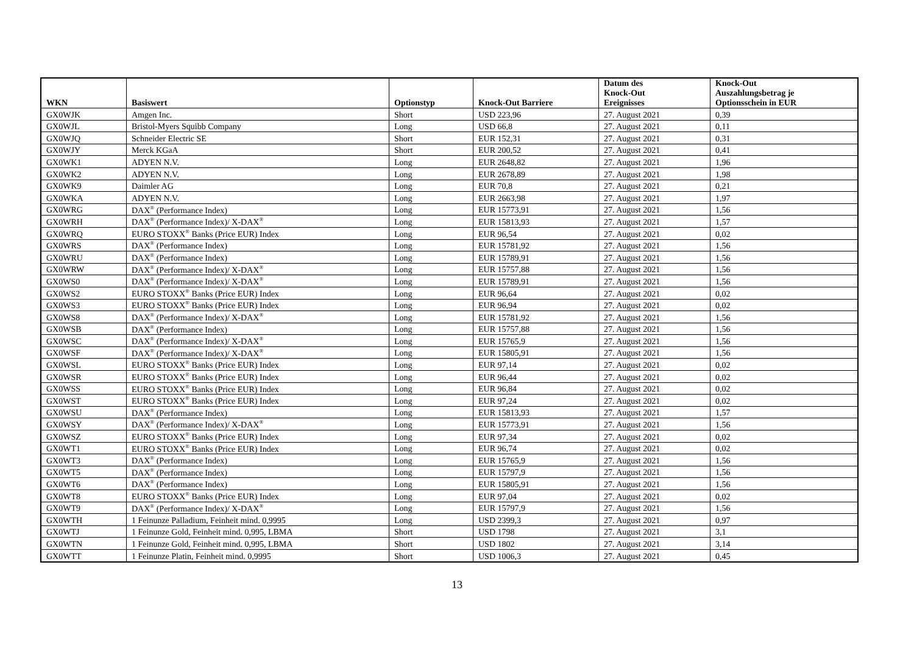| WKN | Basiswert | Optionstyp | Knock-Out Barriere | Datum des Knock-Out Ereignisses | Knock-Out Auszahlungsbetrag je Optionsschein in EUR |
| --- | --- | --- | --- | --- | --- |
| GX0WJK | Amgen Inc. | Short | USD 223,96 | 27. August 2021 | 0,39 |
| GX0WJL | Bristol-Myers Squibb Company | Long | USD 66,8 | 27. August 2021 | 0,11 |
| GX0WJQ | Schneider Electric SE | Short | EUR 152,31 | 27. August 2021 | 0,31 |
| GX0WJY | Merck KGaA | Short | EUR 200,52 | 27. August 2021 | 0,41 |
| GX0WK1 | ADYEN N.V. | Long | EUR 2648,82 | 27. August 2021 | 1,96 |
| GX0WK2 | ADYEN N.V. | Long | EUR 2678,89 | 27. August 2021 | 1,98 |
| GX0WK9 | Daimler AG | Long | EUR 70,8 | 27. August 2021 | 0,21 |
| GX0WKA | ADYEN N.V. | Long | EUR 2663,98 | 27. August 2021 | 1,97 |
| GX0WRG | DAX<sup>®</sup> (Performance Index) | Long | EUR 15773,91 | 27. August 2021 | 1,56 |
| GX0WRH | DAX<sup>®</sup> (Performance Index)/ X-DAX<sup>®</sup> | Long | EUR 15813,93 | 27. August 2021 | 1,57 |
| GX0WRQ | EURO STOXX<sup>®</sup> Banks (Price EUR) Index | Long | EUR 96,54 | 27. August 2021 | 0,02 |
| GX0WRS | DAX<sup>®</sup> (Performance Index) | Long | EUR 15781,92 | 27. August 2021 | 1,56 |
| GX0WRU | DAX<sup>®</sup> (Performance Index) | Long | EUR 15789,91 | 27. August 2021 | 1,56 |
| GX0WRW | DAX<sup>®</sup> (Performance Index)/ X-DAX<sup>®</sup> | Long | EUR 15757,88 | 27. August 2021 | 1,56 |
| GX0WS0 | DAX<sup>®</sup> (Performance Index)/ X-DAX<sup>®</sup> | Long | EUR 15789,91 | 27. August 2021 | 1,56 |
| GX0WS2 | EURO STOXX<sup>®</sup> Banks (Price EUR) Index | Long | EUR 96,64 | 27. August 2021 | 0,02 |
| GX0WS3 | EURO STOXX<sup>®</sup> Banks (Price EUR) Index | Long | EUR 96,94 | 27. August 2021 | 0,02 |
| GX0WS8 | DAX<sup>®</sup> (Performance Index)/ X-DAX<sup>®</sup> | Long | EUR 15781,92 | 27. August 2021 | 1,56 |
| GX0WSB | DAX<sup>®</sup> (Performance Index) | Long | EUR 15757,88 | 27. August 2021 | 1,56 |
| GX0WSC | DAX<sup>®</sup> (Performance Index)/ X-DAX<sup>®</sup> | Long | EUR 15765,9 | 27. August 2021 | 1,56 |
| GX0WSF | DAX<sup>®</sup> (Performance Index)/ X-DAX<sup>®</sup> | Long | EUR 15805,91 | 27. August 2021 | 1,56 |
| GX0WSL | EURO STOXX<sup>®</sup> Banks (Price EUR) Index | Long | EUR 97,14 | 27. August 2021 | 0,02 |
| GX0WSR | EURO STOXX<sup>®</sup> Banks (Price EUR) Index | Long | EUR 96,44 | 27. August 2021 | 0,02 |
| GX0WSS | EURO STOXX<sup>®</sup> Banks (Price EUR) Index | Long | EUR 96,84 | 27. August 2021 | 0,02 |
| GX0WST | EURO STOXX<sup>®</sup> Banks (Price EUR) Index | Long | EUR 97,24 | 27. August 2021 | 0,02 |
| GX0WSU | DAX<sup>®</sup> (Performance Index) | Long | EUR 15813,93 | 27. August 2021 | 1,57 |
| GX0WSY | DAX<sup>®</sup> (Performance Index)/ X-DAX<sup>®</sup> | Long | EUR 15773,91 | 27. August 2021 | 1,56 |
| GX0WSZ | EURO STOXX<sup>®</sup> Banks (Price EUR) Index | Long | EUR 97,34 | 27. August 2021 | 0,02 |
| GX0WT1 | EURO STOXX<sup>®</sup> Banks (Price EUR) Index | Long | EUR 96,74 | 27. August 2021 | 0,02 |
| GX0WT3 | DAX<sup>®</sup> (Performance Index) | Long | EUR 15765,9 | 27. August 2021 | 1,56 |
| GX0WT5 | DAX<sup>®</sup> (Performance Index) | Long | EUR 15797,9 | 27. August 2021 | 1,56 |
| GX0WT6 | DAX<sup>®</sup> (Performance Index) | Long | EUR 15805,91 | 27. August 2021 | 1,56 |
| GX0WT8 | EURO STOXX<sup>®</sup> Banks (Price EUR) Index | Long | EUR 97,04 | 27. August 2021 | 0,02 |
| GX0WT9 | DAX<sup>®</sup> (Performance Index)/ X-DAX<sup>®</sup> | Long | EUR 15797,9 | 27. August 2021 | 1,56 |
| GX0WTH | 1 Feinunze Palladium, Feinheit mind. 0,9995 | Long | USD 2399,3 | 27. August 2021 | 0,97 |
| GX0WTJ | 1 Feinunze Gold, Feinheit mind. 0,995, LBMA | Short | USD 1798 | 27. August 2021 | 3,1 |
| GX0WTN | 1 Feinunze Gold, Feinheit mind. 0,995, LBMA | Short | USD 1802 | 27. August 2021 | 3,14 |
| GX0WTT | 1 Feinunze Platin, Feinheit mind. 0,9995 | Short | USD 1006,3 | 27. August 2021 | 0,45 |
13